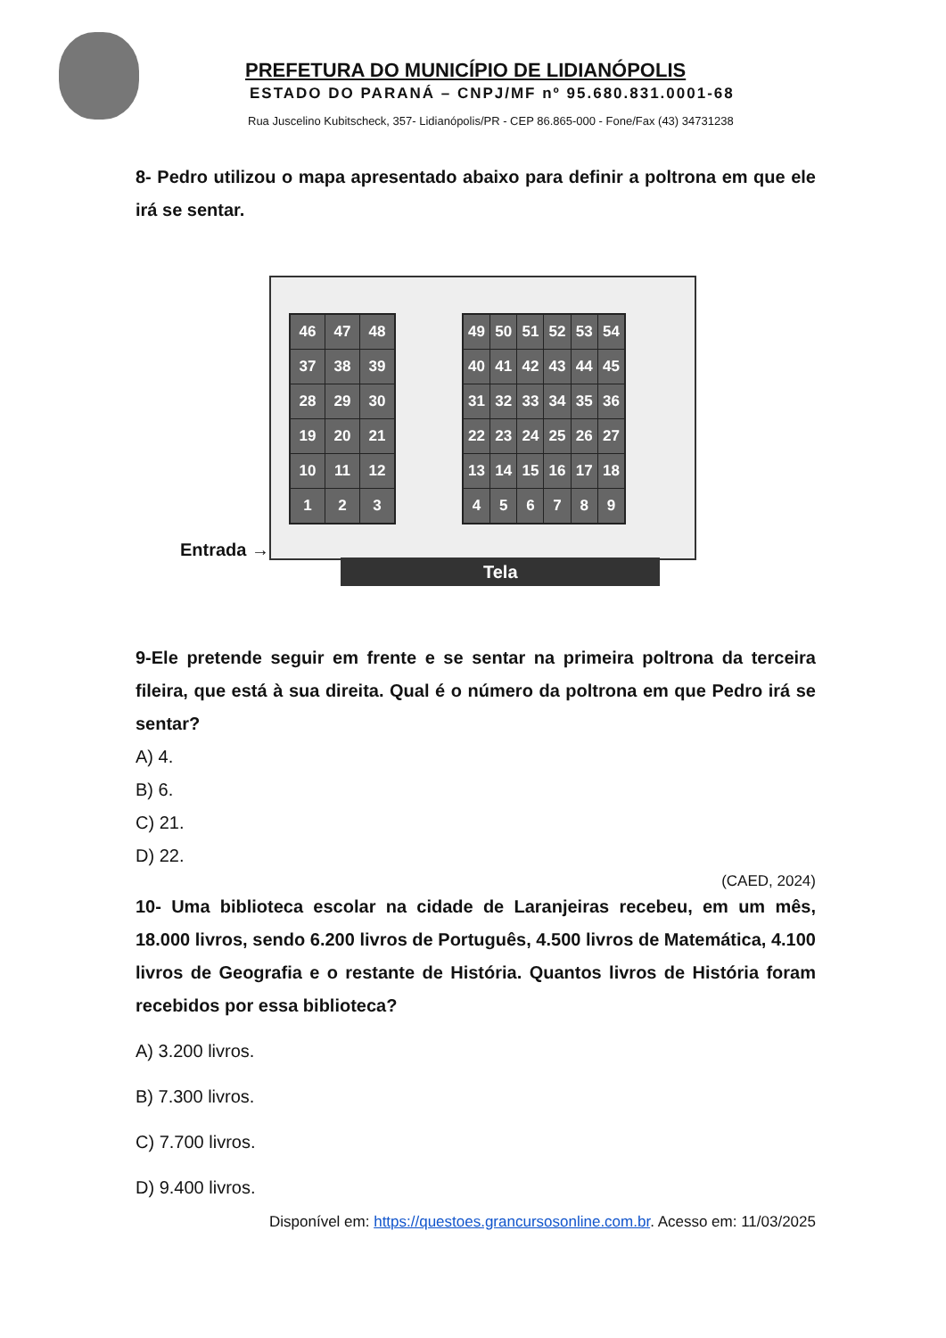PREFETURA DO MUNICÍPIO DE LIDIANÓPOLIS
ESTADO DO PARANÁ – CNPJ/MF nº 95.680.831.0001-68
Rua Juscelino Kubitscheck, 357- Lidianópolis/PR - CEP 86.865-000 - Fone/Fax (43) 34731238
8- Pedro utilizou o mapa apresentado abaixo para definir a poltrona em que ele irá se sentar.
Entrada →
| 46 | 47 | 48 |
| 37 | 38 | 39 |
| 28 | 29 | 30 |
| 19 | 20 | 21 |
| 10 | 11 | 12 |
| 1 | 2 | 3 |
| 49 | 50 | 51 | 52 | 53 | 54 |
| 40 | 41 | 42 | 43 | 44 | 45 |
| 31 | 32 | 33 | 34 | 35 | 36 |
| 22 | 23 | 24 | 25 | 26 | 27 |
| 13 | 14 | 15 | 16 | 17 | 18 |
| 4 | 5 | 6 | 7 | 8 | 9 |
Tela
9-Ele pretende seguir em frente e se sentar na primeira poltrona da terceira fileira, que está à sua direita. Qual é o número da poltrona em que Pedro irá se sentar?
A) 4.
B) 6.
C) 21.
D) 22.
(CAED, 2024)
10- Uma biblioteca escolar na cidade de Laranjeiras recebeu, em um mês, 18.000 livros, sendo 6.200 livros de Português, 4.500 livros de Matemática, 4.100 livros de Geografia e o restante de História. Quantos livros de História foram recebidos por essa biblioteca?
A) 3.200 livros.
B) 7.300 livros.
C) 7.700 livros.
D) 9.400 livros.
Disponível em: https://questoes.grancursosonline.com.br. Acesso em: 11/03/2025